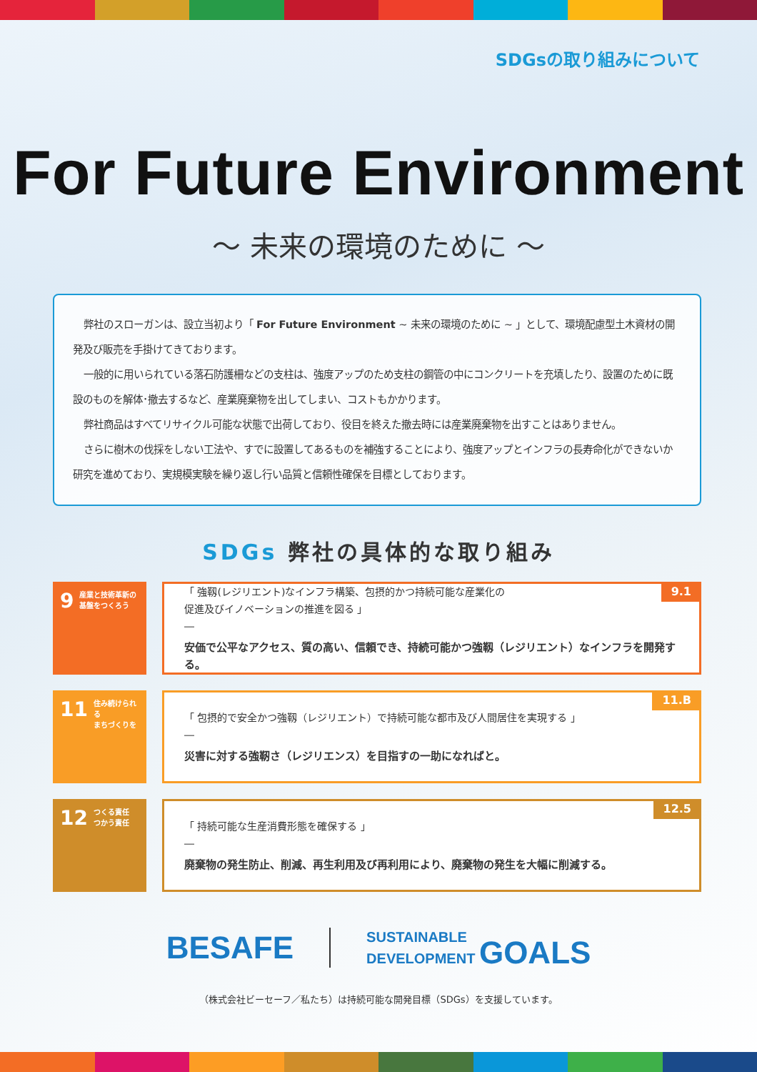SDGsの取り組みについて
For Future Environment
～ 未来の環境のために ～
弊社のスローガンは、設立当初より「 For Future Environment ~ 未来の環境のために ~ 」として、環境配慮型土木資材の開発及び販売を手掛けてきております。
一般的に用いられている落石防護柵などの支柱は、強度アップのため支柱の鋼管の中にコンクリートを充填したり、設置のために既設のものを解体･撤去するなど、産業廃棄物を出してしまい、コストもかかります。
弊社商品はすべてリサイクル可能な状態で出荷しており、役目を終えた撤去時には産業廃棄物を出すことはありません。
さらに樹木の伐採をしない工法や、すでに設置してあるものを補強することにより、強度アップとインフラの長寿命化ができないか研究を進めており、実規模実験を繰り返し行い品質と信頼性確保を目標としております。
SDGs 弊社の具体的な取り組み
9 産業と技術革新の
基盤をつくろう
9.1
「 強靱(レジリエント)なインフラ構築、包摂的かつ持続可能な産業化の
促進及びイノベーションの推進を図る 」
―
安価で公平なアクセス、質の高い、信頼でき、持続可能かつ強靱（レジリエント）なインフラを開発する。
11 住み続けられる
まちづくりを
11.B
「 包摂的で安全かつ強靱（レジリエント）で持続可能な都市及び人間居住を実現する 」
―
災害に対する強靭さ（レジリエンス）を目指すの一助になればと。
12 つくる責任
つかう責任
12.5
「 持続可能な生産消費形態を確保する 」
―
廃棄物の発生防止、削減、再生利用及び再利用により、廃棄物の発生を大幅に削減する。
BESAFE
SUSTAINABLE
DEVELOPMENT GOALS
（株式会社ビーセーフ／私たち）は持続可能な開発目標（SDGs）を支援しています。